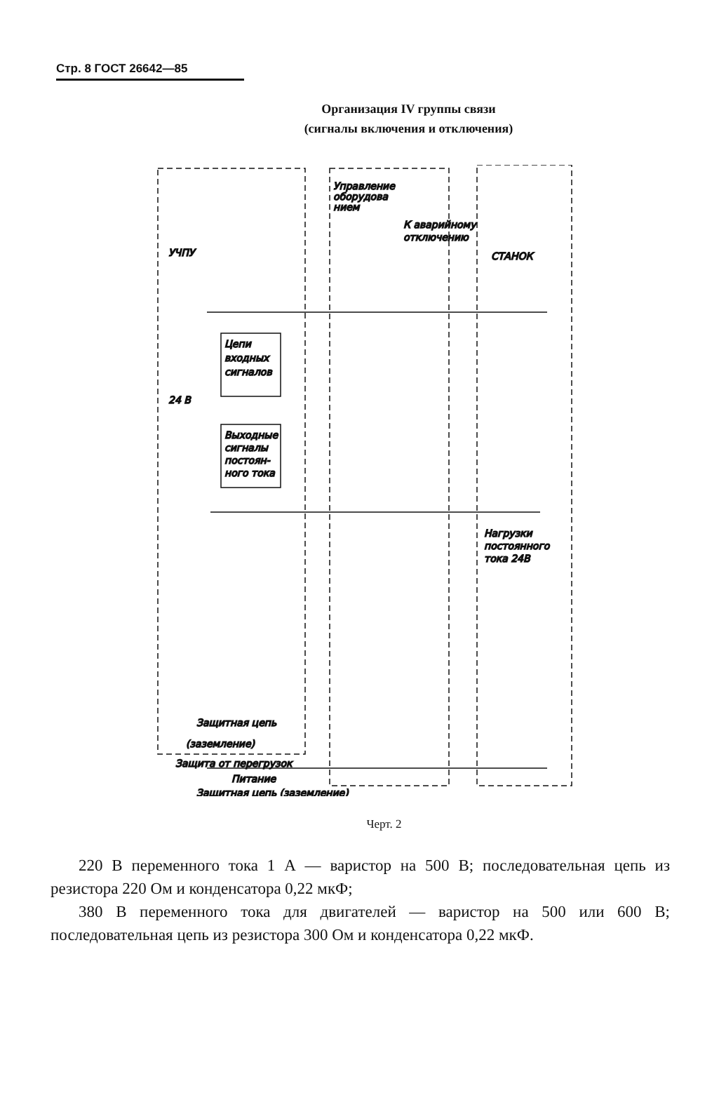Стр. 8 ГОСТ 26642—85
Организация IV группы связи
(сигналы включения и отключения)
УЧПУ
СТАНОК
Управление
оборудова
нием
К аварийному
отключению
Цепи
входных
сигналов
Выходные
сигналы
постоян-
ного тока
24 В
Нагрузки
постоянного
тока 24В
Защитная цепь
(заземление)
Защита от перегрузок
Питание
Защитная цепь (заземление)
Черт. 2
220 В переменного тока 1 А — варистор на 500 В; последовательная цепь из резистора 220 Ом и конденсатора 0,22 мкФ;
380 В переменного тока для двигателей — варистор на 500 или 600 В; последовательная цепь из резистора 300 Ом и конденсатора 0,22 мкФ.